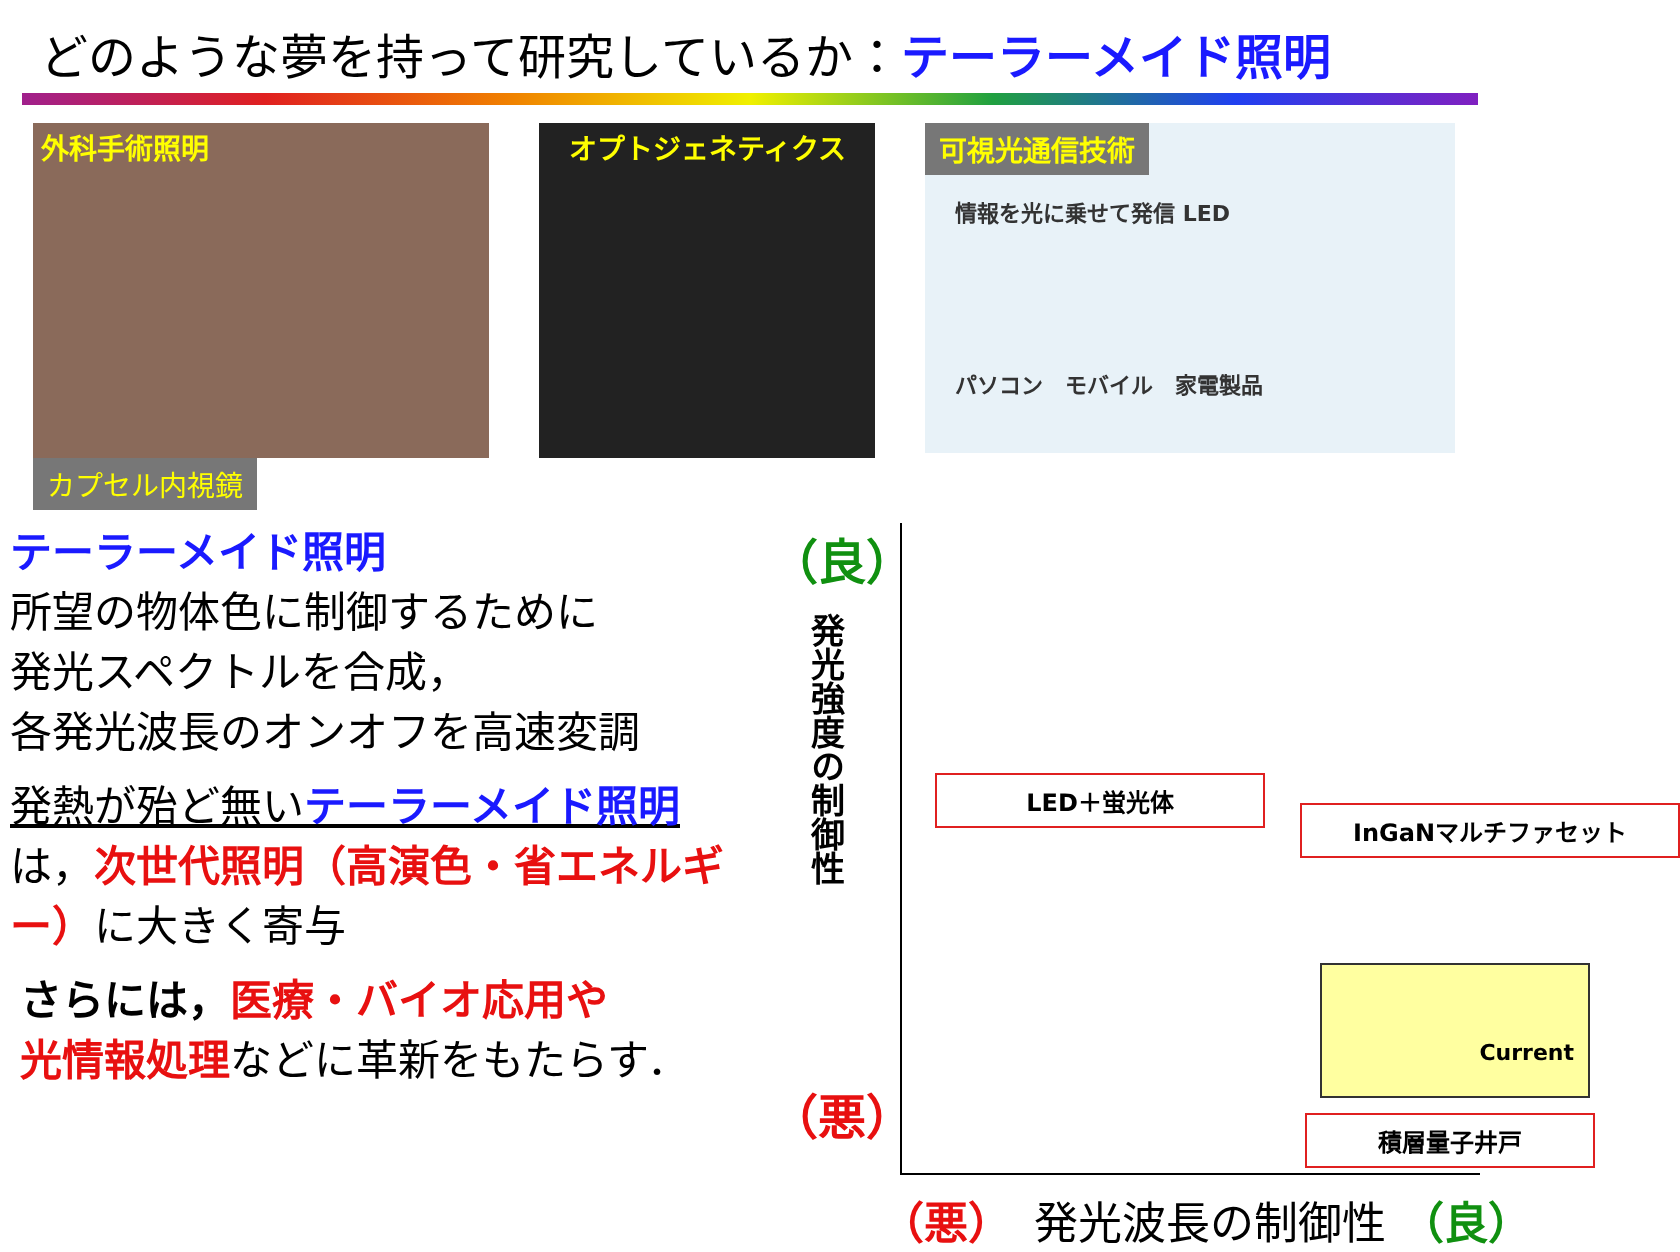どのような夢を持って研究しているか：テーラーメイド照明
外科手術照明
カプセル内視鏡
オプトジェネティクス
可視光通信技術
情報を光に乗せて発信 LED
パソコン　モバイル　家電製品
テーラーメイド照明
所望の物体色に制御するために
発光スペクトルを合成，
各発光波長のオンオフを高速変調
発熱が殆ど無いテーラーメイド照明
は，次世代照明（高演色・省エネルギー）に大きく寄与
さらには，医療・バイオ応用や
光情報処理などに革新をもたらす．
（良）
発光強度の制御性
（悪）
LED＋蛍光体
InGaNマルチファセット
Current
積層量子井戸
（悪）　発光波長の制御性 （良）